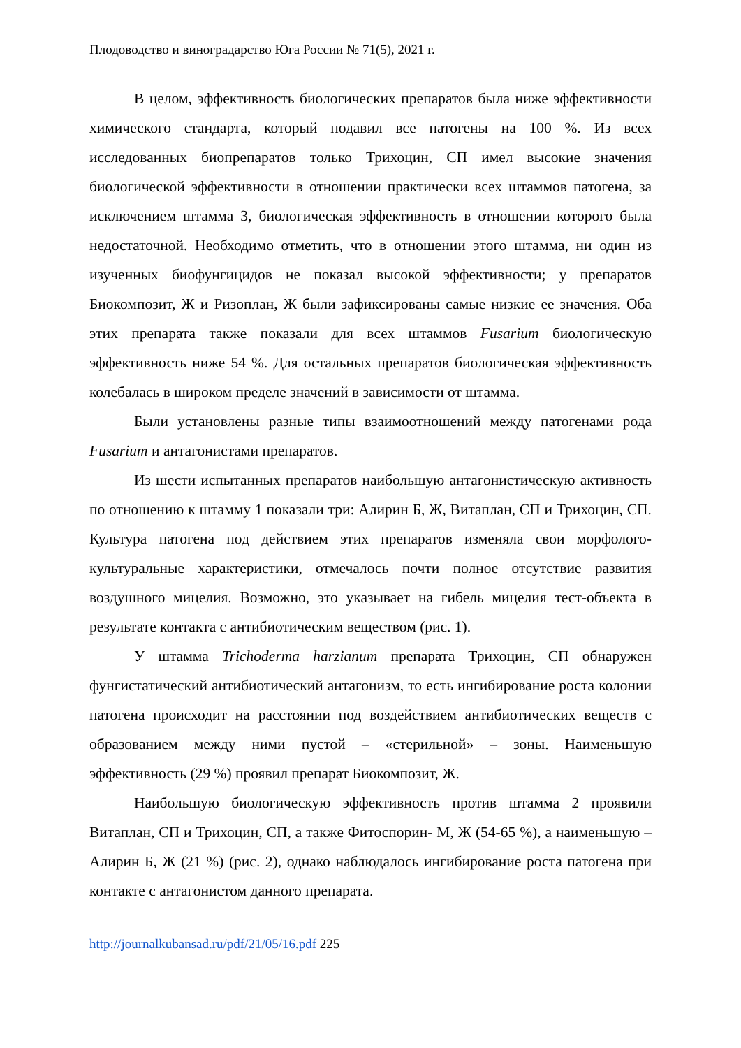Плодоводство и виноградарство Юга России № 71(5), 2021 г.
В целом, эффективность биологических препаратов была ниже эффективности химического стандарта, который подавил все патогены на 100 %. Из всех исследованных биопрепаратов только Трихоцин, СП имел высокие значения биологической эффективности в отношении практически всех штаммов патогена, за исключением штамма 3, биологическая эффективность в отношении которого была недостаточной. Необходимо отметить, что в отношении этого штамма, ни один из изученных биофунгицидов не показал высокой эффективности; у препаратов Биокомпозит, Ж и Ризоплан, Ж были зафиксированы самые низкие ее значения. Оба этих препарата также показали для всех штаммов Fusarium биологическую эффективность ниже 54 %. Для остальных препаратов биологическая эффективность колебалась в широком пределе значений в зависимости от штамма.
Были установлены разные типы взаимоотношений между патогенами рода Fusarium и антагонистами препаратов.
Из шести испытанных препаратов наибольшую антагонистическую активность по отношению к штамму 1 показали три: Алирин Б, Ж, Витаплан, СП и Трихоцин, СП. Культура патогена под действием этих препаратов изменяла свои морфолого-культуральные характеристики, отмечалось почти полное отсутствие развития воздушного мицелия. Возможно, это указывает на гибель мицелия тест-объекта в результате контакта с антибиотическим веществом (рис. 1).
У штамма Trichoderma harzianum препарата Трихоцин, СП обнаружен фунгистатический антибиотический антагонизм, то есть ингибирование роста колонии патогена происходит на расстоянии под воздействием антибиотических веществ с образованием между ними пустой – «стерильной» – зоны. Наименьшую эффективность (29 %) проявил препарат Биокомпозит, Ж.
Наибольшую биологическую эффективность против штамма 2 проявили Витаплан, СП и Трихоцин, СП, а также Фитоспорин- М, Ж (54-65 %), а наименьшую – Алирин Б, Ж (21 %) (рис. 2), однако наблюдалось ингибирование роста патогена при контакте с антагонистом данного препарата.
http://journalkubansad.ru/pdf/21/05/16.pdf 225